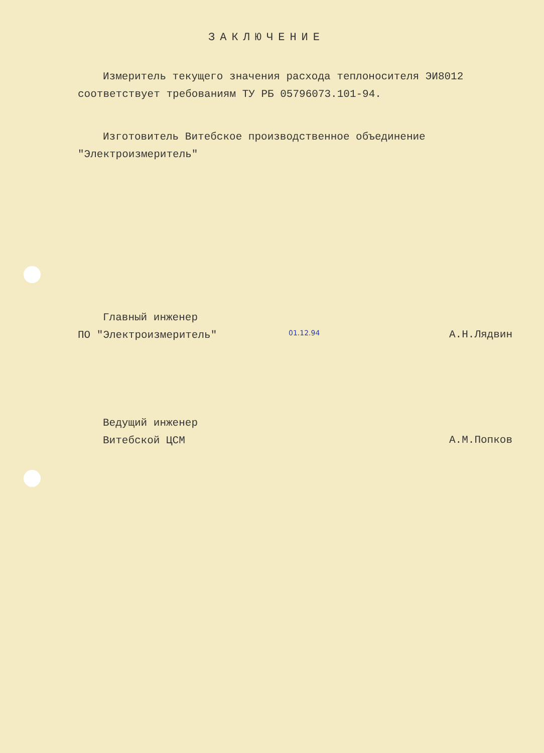ЗАКЛЮЧЕНИЕ
Измеритель текущего значения расхода теплоносителя ЭИ8012
соответствует требованиям ТУ РБ 05796073.101-94.
Изготовитель Витебское производственное объединение
"Электроизмеритель"
Главный инженер
ПО "Электроизмеритель"
01.12.94
А.Н.Лядвин
Ведущий инженер
Витебской ЦСМ
А.М.Попков